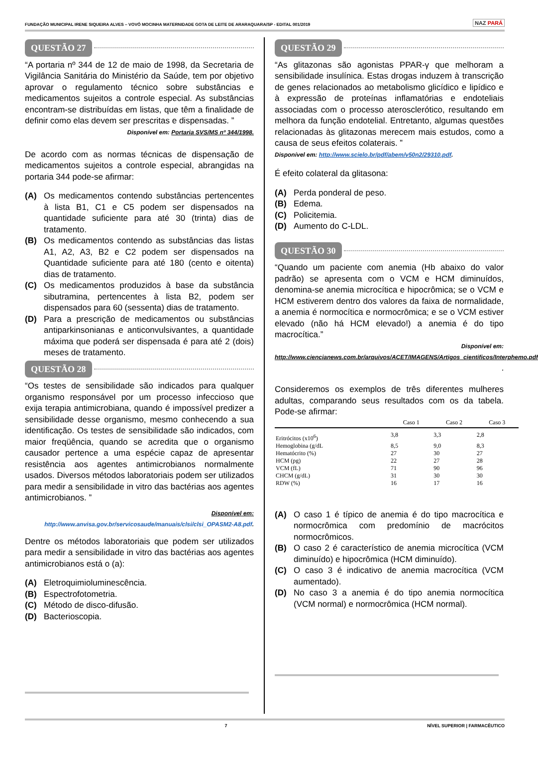FUNDAÇÃO MUNICIPAL IRENE SIQUEIRA ALVES – VOVÓ MOCINHA MATERNIDADE GOTA DE LEITE DE ARARAQUARA/SP - EDITAL 001/2019
NAZ PARÁ
QUESTÃO 27
“A portaria nº 344 de 12 de maio de 1998, da Secretaria de Vigilância Sanitária do Ministério da Saúde, tem por objetivo aprovar o regulamento técnico sobre substâncias e medicamentos sujeitos a controle especial. As substâncias encontram-se distribuídas em listas, que têm a finalidade de definir como elas devem ser prescritas e dispensadas. ”
Disponível em: Portaria SVS/MS nº 344/1998.
De acordo com as normas técnicas de dispensação de medicamentos sujeitos a controle especial, abrangidas na portaria 344 pode-se afirmar:
(A) Os medicamentos contendo substâncias pertencentes à lista B1, C1 e C5 podem ser dispensados na quantidade suficiente para até 30 (trinta) dias de tratamento.
(B) Os medicamentos contendo as substâncias das listas A1, A2, A3, B2 e C2 podem ser dispensados na Quantidade suficiente para até 180 (cento e oitenta) dias de tratamento.
(C) Os medicamentos produzidos à base da substância sibutramina, pertencentes à lista B2, podem ser dispensados para 60 (sessenta) dias de tratamento.
(D) Para a prescrição de medicamentos ou substâncias antiparkinsonianas e anticonvulsivantes, a quantidade máxima que poderá ser dispensada é para até 2 (dois) meses de tratamento.
QUESTÃO 28
“Os testes de sensibilidade são indicados para qualquer organismo responsável por um processo infeccioso que exija terapia antimicrobiana, quando é impossível predizer a sensibilidade desse organismo, mesmo conhecendo a sua identificação. Os testes de sensibilidade são indicados, com maior freqüência, quando se acredita que o organismo causador pertence a uma espécie capaz de apresentar resistência aos agentes antimicrobianos normalmente usados. Diversos métodos laboratoriais podem ser utilizados para medir a sensibilidade in vitro das bactérias aos agentes antimicrobianos. ”
Disponível em: http://www.anvisa.gov.br/servicosaude/manuais/clsi/clsi_OPASM2-A8.pdf.
Dentre os métodos laboratoriais que podem ser utilizados para medir a sensibilidade in vitro das bactérias aos agentes antimicrobianos está o (a):
(A) Eletroquimioluminescência.
(B) Espectrofotometria.
(C) Método de disco-difusão.
(D) Bacterioscopia.
QUESTÃO 29
“As glitazonas são agonistas PPAR-γ que melhoram a sensibilidade insulínica. Estas drogas induzem à transcrição de genes relacionados ao metabolismo glicídico e lipídico e à expressão de proteínas inflamatórias e endoteliais associadas com o processo aterosclerótico, resultando em melhora da função endotelial. Entretanto, algumas questões relacionadas às glitazonas merecem mais estudos, como a causa de seus efeitos colaterais. ”
Disponível em: http://www.scielo.br/pdf/abem/v50n2/29310.pdf.
É efeito colateral da glitasona:
(A) Perda ponderal de peso.
(B) Edema.
(C) Policitemia.
(D) Aumento do C-LDL.
QUESTÃO 30
“Quando um paciente com anemia (Hb abaixo do valor padrão) se apresenta com o VCM e HCM diminuídos, denomina-se anemia microcítica e hipocrômica; se o VCM e HCM estiverem dentro dos valores da faixa de normalidade, a anemia é normocítica e normocrômica; e se o VCM estiver elevado (não há HCM elevado!) a anemia é do tipo macrocítica.”
Disponível em:
http://www.ciencianews.com.br/arquivos/ACET/IMAGENS/Artigos_cientificos/Interphemo.pdf .
Consideremos os exemplos de três diferentes mulheres adultas, comparando seus resultados com os da tabela. Pode-se afirmar:
| | Caso 1 | Caso 2 | Caso 3 |
| --- | --- | --- | --- |
| Eritrócitos (x10<sup>6</sup>) | 3,8 | 3,3 | 2,8 |
| Hemoglobina (g/dL | 8,5 | 9,0 | 8,3 |
| Hematócrito (%) | 27 | 30 | 27 |
| HCM (pg) | 22 | 27 | 28 |
| VCM (fL) | 71 | 90 | 96 |
| CHCM (g/dL) | 31 | 30 | 30 |
| RDW (%) | 16 | 17 | 16 |
(A) O caso 1 é típico de anemia é do tipo macrocítica e normocrômica com predomínio de macrócitos normocrômicos.
(B) O caso 2 é característico de anemia microcítica (VCM diminuído) e hipocrômica (HCM diminuído).
(C) O caso 3 é indicativo de anemia macrocítica (VCM aumentado).
(D) No caso 3 a anemia é do tipo anemia normocítica (VCM normal) e normocrômica (HCM normal).
7 NÍVEL SUPERIOR | FARMACÊUTICO